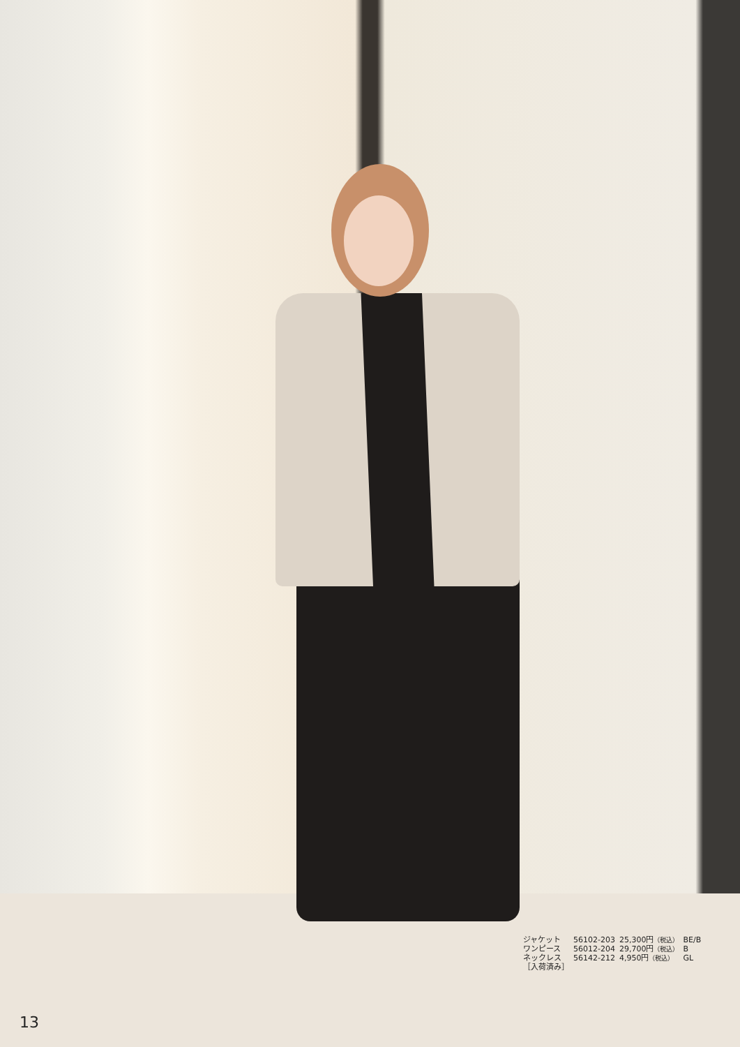| ジャケット | 56102-203 | 25,300円 （税込） | BE/B |
| ワンピース | 56012-204 | 29,700円 （税込） | B |
| ネックレス | 56142-212 | 4,950円 （税込） | GL |
| ［入荷済み］ | | | |
13